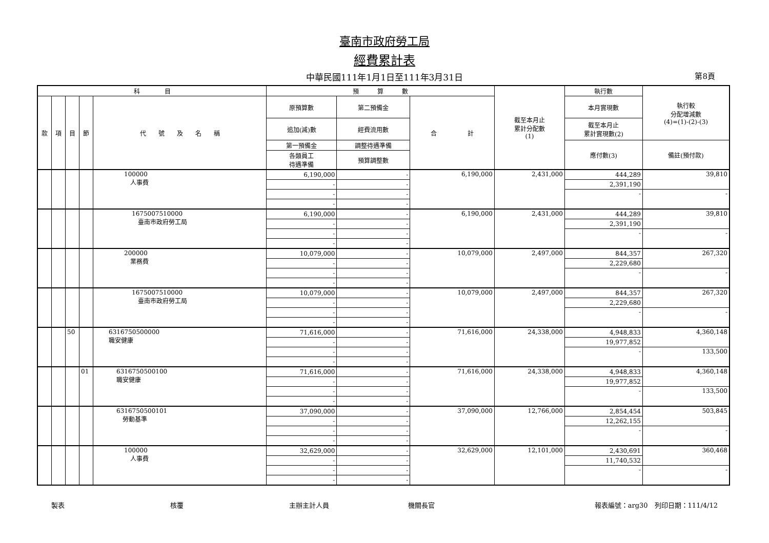臺南市政府勞工局
經費累計表
中華民國111年1月1日至111年3月31日 第8頁
| 科 目 | | | | | 預 算 數 | | | 截至本月止 累計分配數 (1) | 執行數 | 執行較 分配增減數 (4)=(1)-(2)-(3) |
| --- | --- | --- | --- | --- | --- | --- | --- | --- | --- | --- |
| 款 | 項 | 目 | 節 | 代 號 及 名 稱 | 原預算數 | 第二預備金 | 合 計 | | 本月實現數 | |
| | | | | | 追加(減)數 | 經費流用數 | | | 截至本月止 累計實現數(2) | |
| | | | | | 第一預備金 | 調整待遇準備 | | | 應付數(3) | 備註(預付款) |
| | | | | | 各類員工 待遇準備 | 預算調整數 | | | | |
| | | | | 100000 人事費 | 6,190,000 | - | 6,190,000 | 2,431,000 | 444,289 | 39,810 |
| | | | | | - | - | | | 2,391,190 | |
| | | | | | - | - | | | - | - |
| | | | | | - | - | | | | |
| | | | | 1675007510000 臺南市政府勞工局 | 6,190,000 | - | 6,190,000 | 2,431,000 | 444,289 | 39,810 |
| | | | | | - | - | | | 2,391,190 | |
| | | | | | - | - | | | - | - |
| | | | | | - | - | | | | |
| | | | | 200000 業務費 | 10,079,000 | - | 10,079,000 | 2,497,000 | 844,357 | 267,320 |
| | | | | | - | - | | | 2,229,680 | |
| | | | | | - | - | | | - | - |
| | | | | | - | - | | | | |
| | | | | 1675007510000 臺南市政府勞工局 | 10,079,000 | - | 10,079,000 | 2,497,000 | 844,357 | 267,320 |
| | | | | | - | - | | | 2,229,680 | |
| | | | | | - | - | | | - | - |
| | | | | | - | - | | | | |
| | | 50 | | 6316750500000 職安健康 | 71,616,000 | - | 71,616,000 | 24,338,000 | 4,948,833 | 4,360,148 |
| | | | | | - | - | | | 19,977,852 | |
| | | | | | - | - | | | - | 133,500 |
| | | | | | - | - | | | | |
| | | | 01 | 6316750500100 職安健康 | 71,616,000 | - | 71,616,000 | 24,338,000 | 4,948,833 | 4,360,148 |
| | | | | | - | - | | | 19,977,852 | |
| | | | | | - | - | | | - | 133,500 |
| | | | | | - | - | | | | |
| | | | | 6316750500101 勞動基準 | 37,090,000 | - | 37,090,000 | 12,766,000 | 2,854,454 | 503,845 |
| | | | | | - | - | | | 12,262,155 | |
| | | | | | - | - | | | - | - |
| | | | | | - | - | | | | |
| | | | | 100000 人事費 | 32,629,000 | - | 32,629,000 | 12,101,000 | 2,430,691 | 360,468 |
| | | | | | - | - | | | 11,740,532 | |
| | | | | | - | - | | | - | - |
| | | | | | - | - | | | | |
製表 核覆 主辦主計人員 機關長官 報表編號：arg30　列印日期：111/4/12